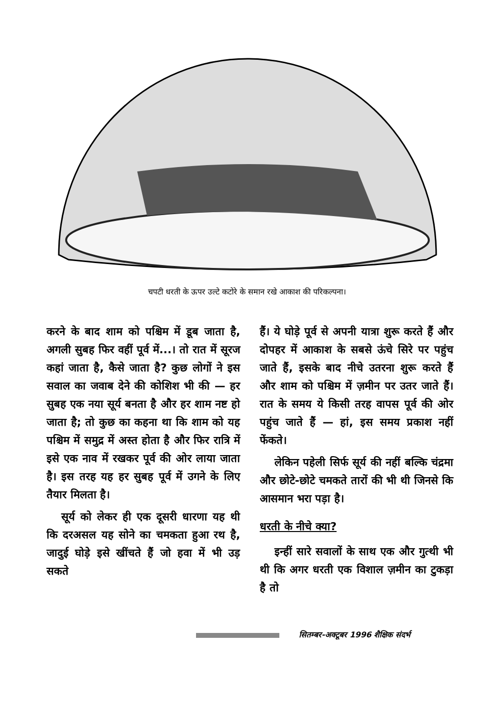चपटी धरती के ऊपर उल्टे कटोरे के समान रखे आकाश की परिकल्पना।
करने के बाद शाम को पश्चिम में डूब जाता है, अगली सुबह फिर वहीं पूर्व में...। तो रात में सूरज कहां जाता है, कैसे जाता है? कुछ लोगों ने इस सवाल का जवाब देने की कोशिश भी की — हर सुबह एक नया सूर्य बनता है और हर शाम नष्ट हो जाता है; तो कुछ का कहना था कि शाम को यह पश्चिम में समुद्र में अस्त होता है और फिर रात्रि में इसे एक नाव में रखकर पूर्व की ओर लाया जाता है। इस तरह यह हर सुबह पूर्व में उगने के लिए तैयार मिलता है।
सूर्य को लेकर ही एक दूसरी धारणा यह थी कि दरअसल यह सोने का चमकता हुआ रथ है, जादुई घोड़े इसे खींचते हैं जो हवा में भी उड़ सकते
हैं। ये घोड़े पूर्व से अपनी यात्रा शुरू करते हैं और दोपहर में आकाश के सबसे ऊंचे सिरे पर पहुंच जाते हैं, इसके बाद नीचे उतरना शुरू करते हैं और शाम को पश्चिम में ज़मीन पर उतर जाते हैं। रात के समय ये किसी तरह वापस पूर्व की ओर पहुंच जाते हैं — हां, इस समय प्रकाश नहीं फेंकते।
लेकिन पहेली सिर्फ सूर्य की नहीं बल्कि चंद्रमा और छोटे-छोटे चमकते तारों की भी थी जिनसे कि आसमान भरा पड़ा है।
धरती के नीचे क्या?
इन्हीं सारे सवालों के साथ एक और गुत्थी भी थी कि अगर धरती एक विशाल ज़मीन का टुकड़ा है तो
सितम्बर-अक्टूबर 1996 शैक्षिक संदर्भ